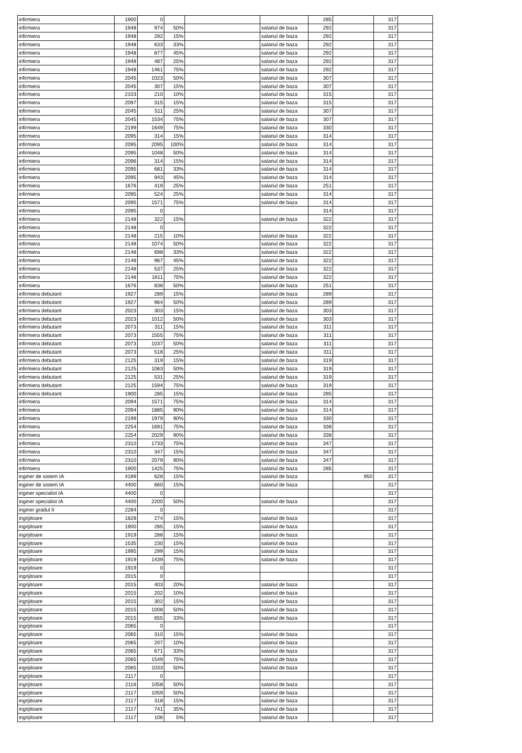| infirmiera | 1900 | 0 | | | | 285 | | 317 | |
| infirmiera | 1948 | 974 | 50% | | salariul de baza | 292 | | 317 | |
| infirmiera | 1948 | 292 | 15% | | salariul de baza | 292 | | 317 | |
| infirmiera | 1948 | 633 | 33% | | salariul de baza | 292 | | 317 | |
| infirmiera | 1948 | 877 | 45% | | salariul de baza | 292 | | 317 | |
| infirmiera | 1948 | 487 | 25% | | salariul de baza | 292 | | 317 | |
| infirmiera | 1948 | 1461 | 75% | | salariul de baza | 292 | | 317 | |
| infirmiera | 2045 | 1023 | 50% | | salariul de baza | 307 | | 317 | |
| infirmiera | 2045 | 307 | 15% | | salariul de baza | 307 | | 317 | |
| infirmiera | 2103 | 210 | 10% | | salariul de baza | 315 | | 317 | |
| infirmiera | 2097 | 315 | 15% | | salariul de baza | 315 | | 317 | |
| infirmiera | 2045 | 511 | 25% | | salariul de baza | 307 | | 317 | |
| infirmiera | 2045 | 1534 | 75% | | salariul de baza | 307 | | 317 | |
| infirmiera | 2199 | 1649 | 75% | | salariul de baza | 330 | | 317 | |
| infirmiera | 2095 | 314 | 15% | | salariul de baza | 314 | | 317 | |
| infirmiera | 2095 | 2095 | 100% | | salariul de baza | 314 | | 317 | |
| infirmiera | 2095 | 1048 | 50% | | salariul de baza | 314 | | 317 | |
| infirmiera | 2096 | 314 | 15% | | salariul de baza | 314 | | 317 | |
| infirmiera | 2095 | 681 | 33% | | salariul de baza | 314 | | 317 | |
| infirmiera | 2095 | 943 | 45% | | salariul de baza | 314 | | 317 | |
| infirmiera | 1676 | 419 | 25% | | salariul de baza | 251 | | 317 | |
| infirmiera | 2095 | 524 | 25% | | salariul de baza | 314 | | 317 | |
| infirmiera | 2095 | 1571 | 75% | | salariul de baza | 314 | | 317 | |
| infirmiera | 2095 | 0 | | | | 314 | | 317 | |
| infirmiera | 2148 | 322 | 15% | | salariul de baza | 322 | | 317 | |
| infirmiera | 2148 | 0 | | | | 322 | | 317 | |
| infirmiera | 2148 | 215 | 10% | | salariul de baza | 322 | | 317 | |
| infirmiera | 2148 | 1074 | 50% | | salariul de baza | 322 | | 317 | |
| infirmiera | 2148 | 698 | 33% | | salariul de baza | 322 | | 317 | |
| infirmiera | 2148 | 967 | 45% | | salariul de baza | 322 | | 317 | |
| infirmiera | 2148 | 537 | 25% | | salariul de baza | 322 | | 317 | |
| infirmiera | 2148 | 1611 | 75% | | salariul de baza | 322 | | 317 | |
| infirmiera | 1676 | 838 | 50% | | salariul de baza | 251 | | 317 | |
| infirmiera debutant | 1927 | 289 | 15% | | salariul de baza | 289 | | 317 | |
| infirmiera debutant | 1927 | 964 | 50% | | salariul de baza | 289 | | 317 | |
| infirmiera debutant | 2023 | 303 | 15% | | salariul de baza | 303 | | 317 | |
| infirmiera debutant | 2023 | 1012 | 50% | | salariul de baza | 303 | | 317 | |
| infirmiera debutant | 2073 | 311 | 15% | | salariul de baza | 311 | | 317 | |
| infirmiera debutant | 2073 | 1555 | 75% | | salariul de baza | 311 | | 317 | |
| infirmiera debutant | 2073 | 1037 | 50% | | salariul de baza | 311 | | 317 | |
| infirmiera debutant | 2073 | 518 | 25% | | salariul de baza | 311 | | 317 | |
| infirmiera debutant | 2125 | 319 | 15% | | salariul de baza | 319 | | 317 | |
| infirmiera debutant | 2125 | 1063 | 50% | | salariul de baza | 319 | | 317 | |
| infirmiera debutant | 2125 | 531 | 25% | | salariul de baza | 319 | | 317 | |
| infirmiera debutant | 2125 | 1594 | 75% | | salariul de baza | 319 | | 317 | |
| infirmiera debutant | 1900 | 285 | 15% | | salariul de baza | 285 | | 317 | |
| infirmiera | 2094 | 1571 | 75% | | salariul de baza | 314 | | 317 | |
| infirmiera | 2094 | 1885 | 90% | | salariul de baza | 314 | | 317 | |
| infirmiera | 2199 | 1979 | 90% | | salariul de baza | 330 | | 317 | |
| infirmiera | 2254 | 1691 | 75% | | salariul de baza | 338 | | 317 | |
| infirmiera | 2254 | 2029 | 90% | | salariul de baza | 338 | | 317 | |
| infirmiera | 2310 | 1733 | 75% | | salariul de baza | 347 | | 317 | |
| infirmiera | 2310 | 347 | 15% | | salariul de baza | 347 | | 317 | |
| infirmiera | 2310 | 2079 | 90% | | salariul de baza | 347 | | 317 | |
| infirmiera | 1900 | 1425 | 75% | | salariul de baza | 285 | | 317 | |
| inginer de sistem IA | 4189 | 628 | 15% | | salariul de baza | | 950 | 317 | |
| inginer de sistem IA | 4400 | 660 | 15% | | salariul de baza | | | 317 | |
| inginer specialist IA | 4400 | 0 | | | | | | 317 | |
| inginer specialist IA | 4400 | 2200 | 50% | | salariul de baza | | | 317 | |
| inginer gradul II | 2284 | 0 | | | | | | 317 | |
| ingrijitoare | 1828 | 274 | 15% | | salariul de baza | | | 317 | |
| ingrijitoare | 1900 | 285 | 15% | | salariul de baza | | | 317 | |
| ingrijitoare | 1919 | 288 | 15% | | salariul de baza | | | 317 | |
| ingrijitoare | 1535 | 230 | 15% | | salariul de baza | | | 317 | |
| ingrijitoare | 1995 | 299 | 15% | | salariul de baza | | | 317 | |
| ingrijitoare | 1919 | 1439 | 75% | | salariul de baza | | | 317 | |
| ingrijitoare | 1919 | 0 | | | | | | 317 | |
| ingrijitoare | 2015 | 0 | | | | | | 317 | |
| ingrijitoare | 2015 | 403 | 20% | | salariul de baza | | | 317 | |
| ingrijitoare | 2015 | 202 | 10% | | salariul de baza | | | 317 | |
| ingrijitoare | 2015 | 302 | 15% | | salariul de baza | | | 317 | |
| ingrijitoare | 2015 | 1008 | 50% | | salariul de baza | | | 317 | |
| ingrijitoare | 2015 | 655 | 33% | | salariul de baza | | | 317 | |
| ingrijitoare | 2065 | 0 | | | | | | 317 | |
| ingrijitoare | 2065 | 310 | 15% | | salariul de baza | | | 317 | |
| ingrijitoare | 2065 | 207 | 10% | | salariul de baza | | | 317 | |
| ingrijitoare | 2065 | 671 | 33% | | salariul de baza | | | 317 | |
| ingrijitoare | 2065 | 1549 | 75% | | salariul de baza | | | 317 | |
| ingrijitoare | 2065 | 1033 | 50% | | salariul de baza | | | 317 | |
| ingrijitoare | 2117 | 0 | | | | | | 317 | |
| ingrijitoare | 2116 | 1058 | 50% | | salariul de baza | | | 317 | |
| ingrijitoare | 2117 | 1059 | 50% | | salariul de baza | | | 317 | |
| ingrijitoare | 2117 | 318 | 15% | | salariul de baza | | | 317 | |
| ingrijitoare | 2117 | 741 | 35% | | salariul de baza | | | 317 | |
| ingrijitoare | 2117 | 106 | 5% | | salariul de baza | | | 317 | |